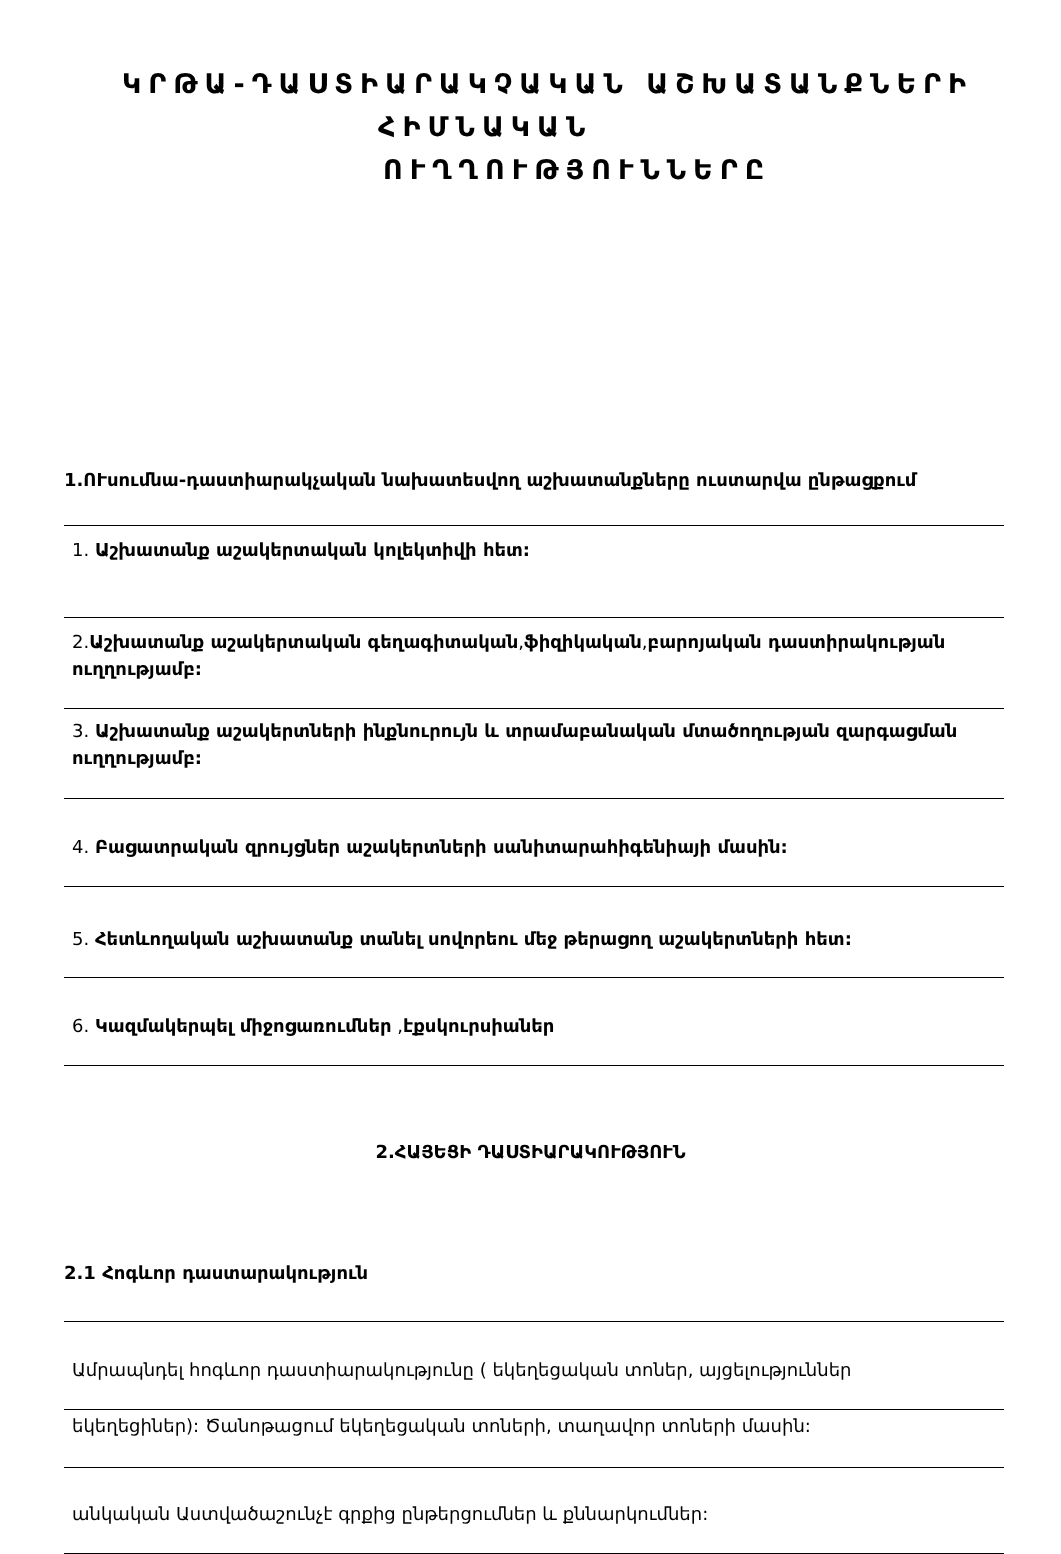ԿՐԹԱ-ԴԱՍՏԻԱՐԱԿՉԱԿԱՆ ԱՇԽԱՏԱՆՔՆԵՐԻ
ՀԻՄՆԱԿԱՆ
ՈՒՂՂՈՒԹՅՈՒՆՆԵՐԸ
1.ՈՒսումնա-դաստիարակչական նախատեսվող աշխատանքները ուստարվա ընթացքում
1. Աշխատանք աշակերտական կոլեկտիվի հետ:
2.Աշխատանք աշակերտական գեղագիտական,ֆիզիկական,բարոյական դաստիրակության ուղղությամբ:
3. Աշխատանք աշակերտների ինքնուրույն և տրամաբանական մտածողության զարգացման ուղղությամբ:
4. Բացատրական զրույցներ աշակերտների սանիտարահիգենիայի մասին:
5. Հետևողական աշխատանք տանել սովորեու մեջ թերացող աշակերտների հետ:
6. Կազմակերպել միջոցառումներ ,էքսկուրսիաներ
2.ՀԱՅԵՑԻ ԴԱՍՏԻԱՐԱԿՈՒԹՅՈՒՆ
2.1 Հոգևոր դաստարակություն
Ամրապնդել հոգևոր դաստիարակությունը ( եկեղեցական տոներ, այցելություններ
եկեղեցիներ): Ծանոթացում եկեղեցական տոների, տաղավոր տոների մասին:
անկական Աստվածաշունչէ գրքից ընթերցումներ և քննարկումներ: